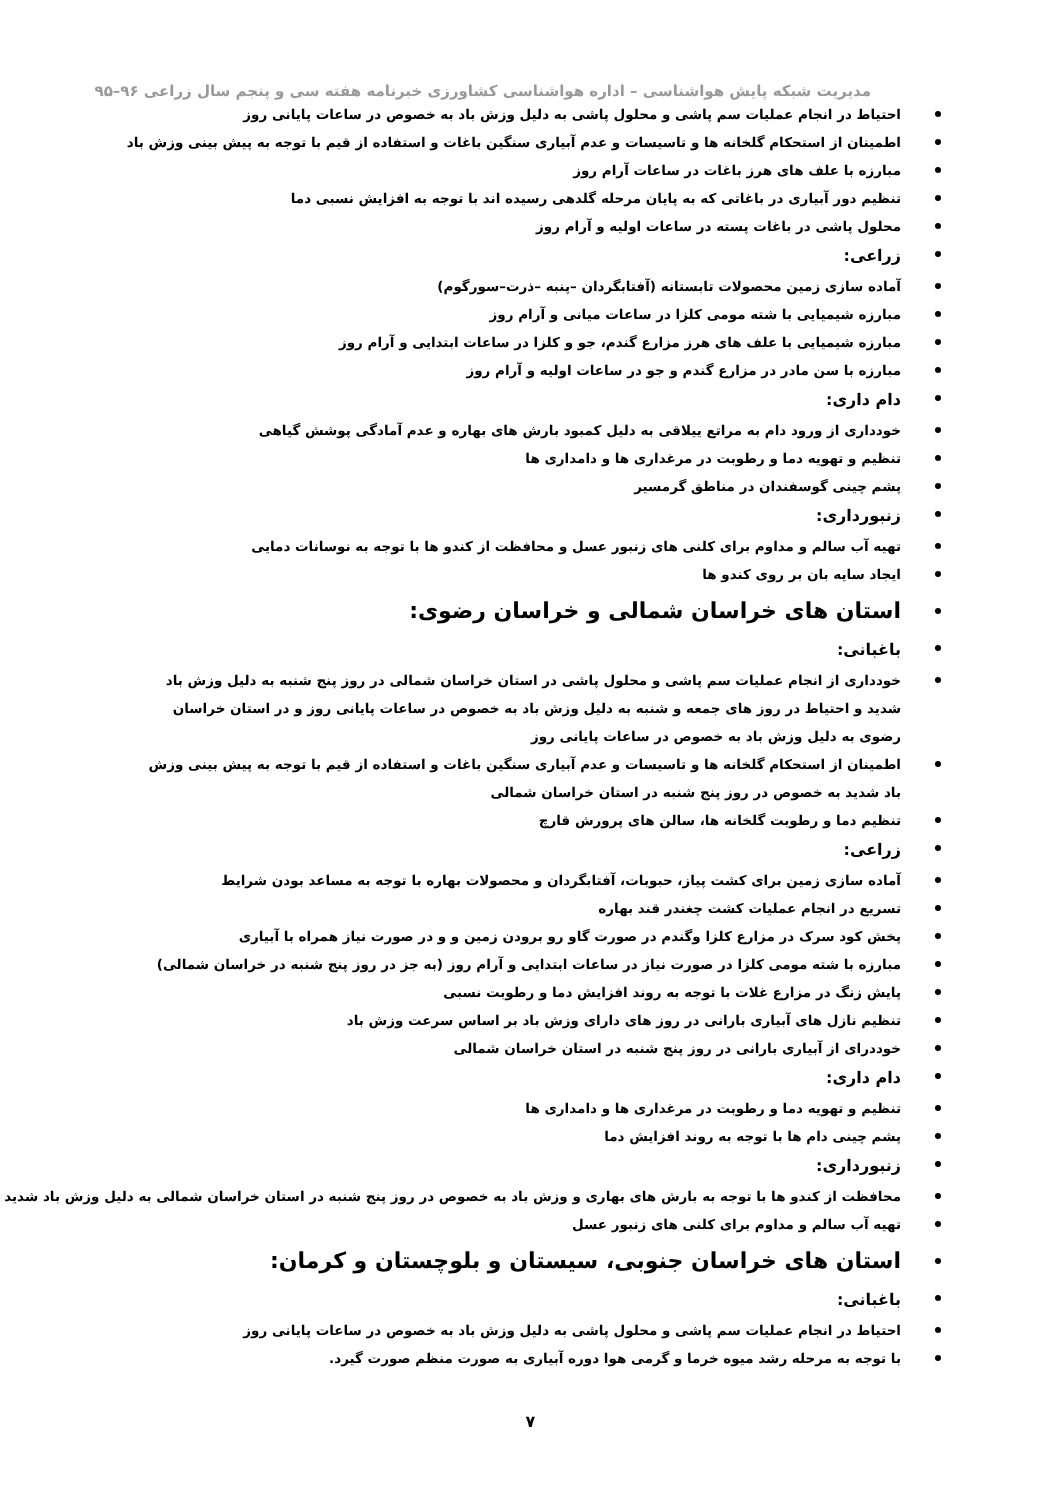مدیریت شبکه پایش هواشناسی – اداره هواشناسی کشاورزی خبرنامه هفته سی و پنجم سال زراعی ۹۶–۹۵
احتیاط در انجام عملیات سم پاشی و محلول پاشی به دلیل وزش باد به خصوص در ساعات پایانی روز
اطمینان از استحکام گلخانه ها و تاسیسات و عدم آبیاری سنگین باغات و استفاده از قیم با توجه به پیش بینی وزش باد
مبارزه با علف های هرز باغات در ساعات آرام روز
تنظیم دور آبیاری در باغاتی که به پایان مرحله گلدهی رسیده اند با توجه به افزایش نسبی دما
محلول پاشی در باغات پسته در ساعات اولیه و آرام روز
زراعی:
آماده سازی زمین محصولات تابستانه (آفتابگردان –پنبه –ذرت–سورگوم)
مبارزه شیمیایی با شته مومی کلزا در ساعات میانی و آرام روز
مبارزه شیمیایی با علف های هرز مزارع گندم، جو و کلزا در ساعات ابتدایی و آرام روز
مبارزه با سن مادر در مزارع گندم و جو در ساعات اولیه و آرام روز
دام داری:
خودداری از ورود دام به مراتع ییلاقی به دلیل کمبود بارش های بهاره و عدم آمادگی پوشش گیاهی
تنظیم و تهویه دما و رطوبت در مرغداری ها و دامداری ها
پشم چینی گوسفندان در مناطق گرمسیر
زنبورداری:
تهیه آب سالم و مداوم برای کلنی های زنبور عسل و محافظت از کندو ها با توجه به نوسانات دمایی
ایجاد سایه بان بر روی کندو ها
استان های خراسان شمالی و خراسان رضوی:
باغبانی:
خودداری از انجام عملیات سم پاشی و محلول پاشی در استان خراسان شمالی در روز پنج شنبه به دلیل وزش باد شدید و احتیاط در روز های جمعه و شنبه به دلیل وزش باد به خصوص در ساعات پایانی روز و در استان خراسان رضوی به دلیل وزش باد به خصوص در ساعات پایانی روز
اطمینان از استحکام گلخانه ها و تاسیسات و عدم آبیاری سنگین باغات و استفاده از قیم با توجه به پیش بینی وزش باد شدید به خصوص در روز پنج شنبه در استان خراسان شمالی
تنظیم دما و رطوبت گلخانه ها، سالن های پرورش قارچ
زراعی:
آماده سازی زمین برای کشت پیاز، حبوبات، آفتابگردان و محصولات بهاره با توجه به مساعد بودن شرایط
تسریع در انجام عملیات کشت چغندر قند بهاره
پخش کود سرک در مزارع کلزا وگندم در صورت گاو رو برودن زمین و و در صورت نیاز همراه با آبیاری
مبارزه با شته مومی کلزا در صورت نیاز در ساعات ابتدایی و آرام روز (به جز در روز پنج شنبه در خراسان شمالی)
پایش زنگ در مزارع غلات با توجه به روند افزایش دما و رطوبت نسبی
تنظیم نازل های آبیاری بارانی در روز های دارای وزش باد بر اساس سرعت وزش باد
خوددرای از آبیاری بارانی در روز پنج شنبه در استان خراسان شمالی
دام داری:
تنظیم و تهویه دما و رطوبت در مرغداری ها و دامداری ها
پشم چینی دام ها با توجه به روند افزایش دما
زنبورداری:
محافظت از کندو ها با توجه به بارش های بهاری و وزش باد به خصوص در روز پنج شنبه در استان خراسان شمالی به دلیل وزش باد شدید
تهیه آب سالم و مداوم برای کلنی های زنبور عسل
استان های خراسان جنوبی، سیستان و بلوچستان و کرمان:
باغبانی:
احتیاط در انجام عملیات سم پاشی و محلول پاشی به دلیل وزش باد به خصوص در ساعات پایانی روز
با توجه به مرحله رشد میوه خرما و گرمی هوا دوره آبیاری به صورت منظم صورت گیرد.
۷